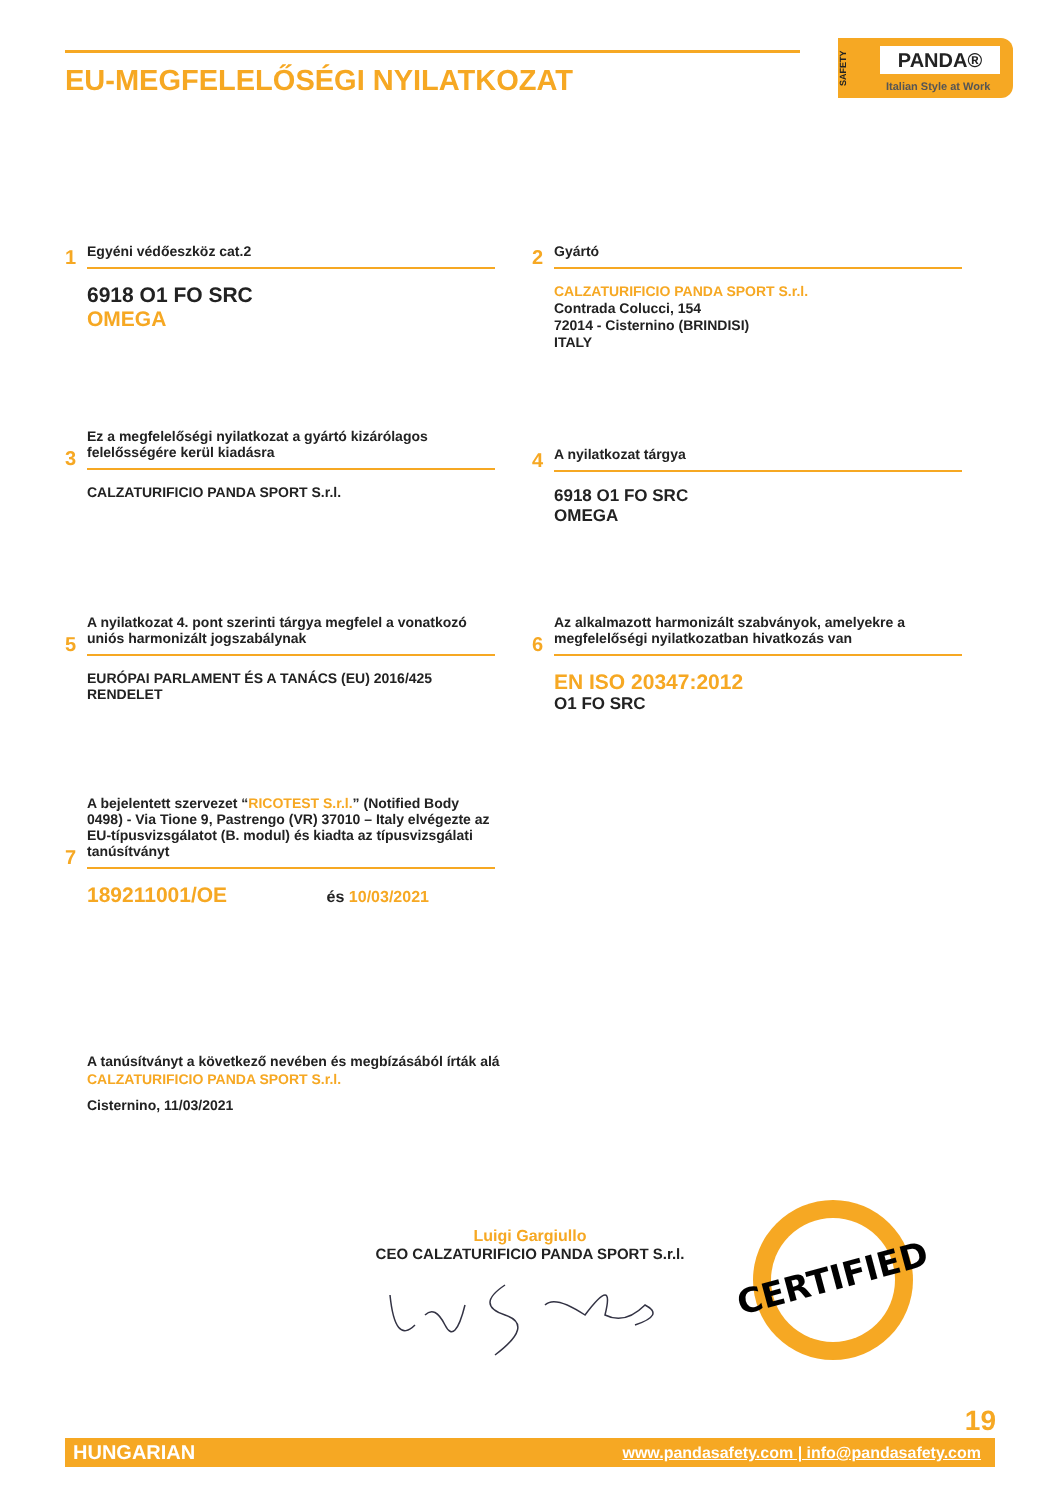EU-MEGFELELŐSÉGI NYILATKOZAT
SAFETY
PANDA®
Italian Style at Work
Egyéni védőeszköz cat.2
1
6918 O1 FO SRC
OMEGA
Gyártó
2
CALZATURIFICIO PANDA SPORT S.r.l.
Contrada Colucci, 154
72014 - Cisternino (BRINDISI)
ITALY
Ez a megfelelőségi nyilatkozat a gyártó kizárólagos felelősségére kerül kiadásra
3
CALZATURIFICIO PANDA SPORT S.r.l.
A nyilatkozat tárgya
4
6918 O1 FO SRC
OMEGA
A nyilatkozat 4. pont szerinti tárgya megfelel a vonatkozó uniós harmonizált jogszabálynak
5
EURÓPAI PARLAMENT ÉS A TANÁCS (EU) 2016/425 RENDELET
Az alkalmazott harmonizált szabványok, amelyekre a megfelelőségi nyilatkozatban hivatkozás van
6
EN ISO 20347:2012
O1 FO SRC
A bejelentett szervezet “RICOTEST S.r.l.” (Notified Body 0498) - Via Tione 9, Pastrengo (VR) 37010 – Italy elvégezte az EU-típusvizsgálatot (B. modul) és kiadta az típusvizsgálati tanúsítványt
7
189211001/OE és 10/03/2021
A tanúsítványt a következő nevében és megbízásából írták alá
CALZATURIFICIO PANDA SPORT S.r.l.
Cisternino, 11/03/2021
Luigi Gargiullo
CEO CALZATURIFICIO PANDA SPORT S.r.l.
CERTIFIED
19
HUNGARIAN www.pandasafety.com | info@pandasafety.com